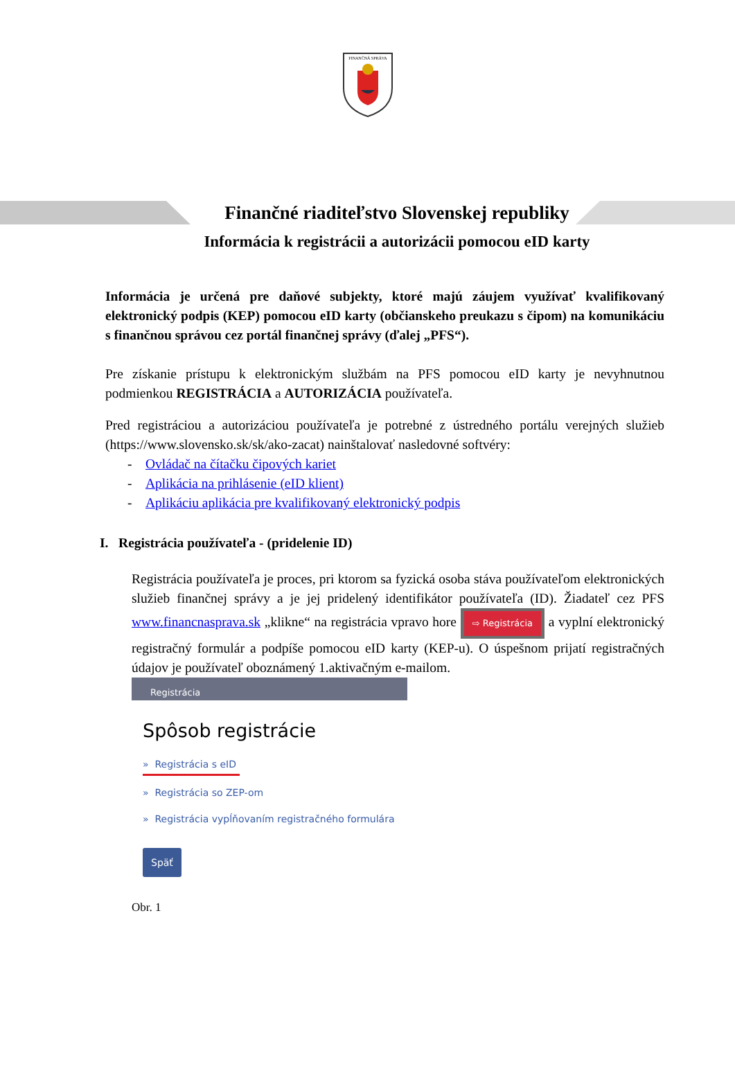FINANČNÁ SPRÁVA
Finančné riaditeľstvo Slovenskej republiky
Informácia k registrácii a autorizácii pomocou eID karty
Informácia je určená pre daňové subjekty, ktoré majú záujem využívať kvalifikovaný elektronický podpis (KEP) pomocou eID karty (občianskeho preukazu s čipom) na komunikáciu s finančnou správou cez portál finančnej správy (ďalej „PFS“).
Pre získanie prístupu k elektronickým službám na PFS pomocou eID karty je nevyhnutnou podmienkou REGISTRÁCIA a AUTORIZÁCIA používateľa.
Pred registráciou a autorizáciou používateľa je potrebné z ústredného portálu verejných služieb (https://www.slovensko.sk/sk/ako-zacat) nainštalovať nasledovné softvéry:
- Ovládač na čítačku čipových kariet
- Aplikácia na prihlásenie (eID klient)
- Aplikáciu aplikácia pre kvalifikovaný elektronický podpis
I. Registrácia používateľa - (pridelenie ID)
Registrácia používateľa je proces, pri ktorom sa fyzická osoba stáva používateľom elektronických služieb finančnej správy a je jej pridelený identifikátor používateľa (ID). Žiadateľ cez PFS www.financnasprava.sk „klikne“ na registrácia vpravo hore ⇨ Registrácia a vyplní elektronický registračný formulár a podpíše pomocou eID karty (KEP-u). O úspešnom prijatí registračných údajov je používateľ oboznámený 1.aktivačným e-mailom.
Registrácia
Spôsob registrácie
» Registrácia s eID
» Registrácia so ZEP-om
» Registrácia vypĺňovaním registračného formulára
Späť
Obr. 1